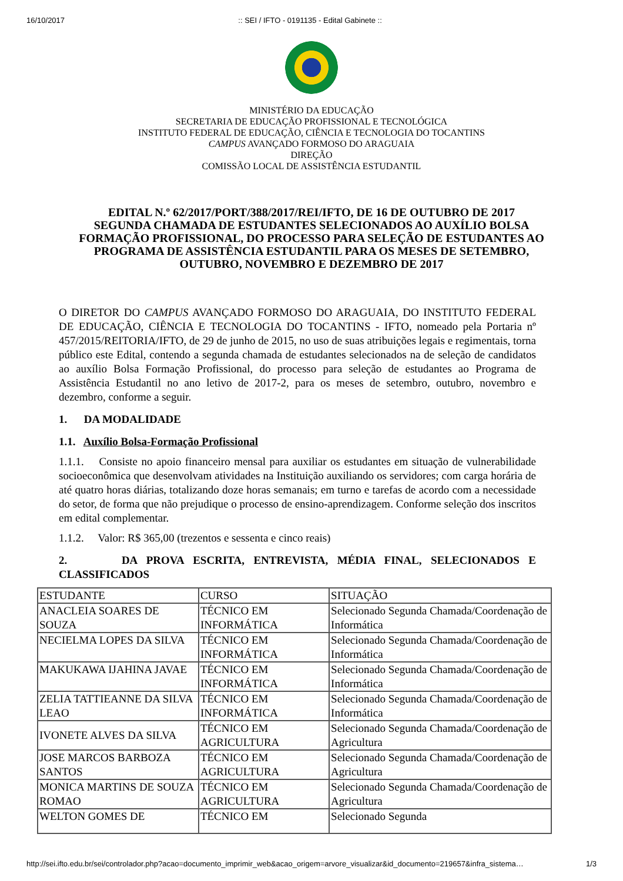16/10/2017:: SEI / IFTO - 0191135 - Edital Gabinete ::
MINISTÉRIO DA EDUCAÇÃO
SECRETARIA DE EDUCAÇÃO PROFISSIONAL E TECNOLÓGICA
INSTITUTO FEDERAL DE EDUCAÇÃO, CIÊNCIA E TECNOLOGIA DO TOCANTINS
CAMPUS AVANÇADO FORMOSO DO ARAGUAIA
DIREÇÃO
COMISSÃO LOCAL DE ASSISTÊNCIA ESTUDANTIL
EDITAL N.º 62/2017/PORT/388/2017/REI/IFTO, DE 16 DE OUTUBRO DE 2017
SEGUNDA CHAMADA DE ESTUDANTES SELECIONADOS AO AUXÍLIO BOLSA FORMAÇÃO PROFISSIONAL, DO PROCESSO PARA SELEÇÃO DE ESTUDANTES AO PROGRAMA DE ASSISTÊNCIA ESTUDANTIL PARA OS MESES DE SETEMBRO, OUTUBRO, NOVEMBRO E DEZEMBRO DE 2017
O DIRETOR DO CAMPUS AVANÇADO FORMOSO DO ARAGUAIA, DO INSTITUTO FEDERAL DE EDUCAÇÃO, CIÊNCIA E TECNOLOGIA DO TOCANTINS - IFTO, nomeado pela Portaria nº 457/2015/REITORIA/IFTO, de 29 de junho de 2015, no uso de suas atribuições legais e regimentais, torna público este Edital, contendo a segunda chamada de estudantes selecionados na de seleção de candidatos ao auxílio Bolsa Formação Profissional, do processo para seleção de estudantes ao Programa de Assistência Estudantil no ano letivo de 2017-2, para os meses de setembro, outubro, novembro e dezembro, conforme a seguir.
1. DA MODALIDADE
1.1. Auxílio Bolsa-Formação Profissional
1.1.1. Consiste no apoio financeiro mensal para auxiliar os estudantes em situação de vulnerabilidade socioeconômica que desenvolvam atividades na Instituição auxiliando os servidores; com carga horária de até quatro horas diárias, totalizando doze horas semanais; em turno e tarefas de acordo com a necessidade do setor, de forma que não prejudique o processo de ensino-aprendizagem. Conforme seleção dos inscritos em edital complementar.
1.1.2. Valor: R$ 365,00 (trezentos e sessenta e cinco reais)
2. DA PROVA ESCRITA, ENTREVISTA, MÉDIA FINAL, SELECIONADOS E CLASSIFICADOS
| ESTUDANTE | CURSO | SITUAÇÃO |
| ANACLEIA SOARES DE SOUZA | TÉCNICO EM INFORMÁTICA | Selecionado Segunda Chamada/Coordenação de Informática |
| NECIELMA LOPES DA SILVA | TÉCNICO EM INFORMÁTICA | Selecionado Segunda Chamada/Coordenação de Informática |
| MAKUKAWA IJAHINA JAVAE | TÉCNICO EM INFORMÁTICA | Selecionado Segunda Chamada/Coordenação de Informática |
| ZELIA TATTIEANNE DA SILVA LEAO | TÉCNICO EM INFORMÁTICA | Selecionado Segunda Chamada/Coordenação de Informática |
| IVONETE ALVES DA SILVA | TÉCNICO EM AGRICULTURA | Selecionado Segunda Chamada/Coordenação de Agricultura |
| JOSE MARCOS BARBOZA SANTOS | TÉCNICO EM AGRICULTURA | Selecionado Segunda Chamada/Coordenação de Agricultura |
| MONICA MARTINS DE SOUZA ROMAO | TÉCNICO EM AGRICULTURA | Selecionado Segunda Chamada/Coordenação de Agricultura |
| WELTON GOMES DE | TÉCNICO EM | Selecionado Segunda |
http://sei.ifto.edu.br/sei/controlador.php?acao=documento_imprimir_web&acao_origem=arvore_visualizar&id_documento=219657&infra_sistema… 1/3